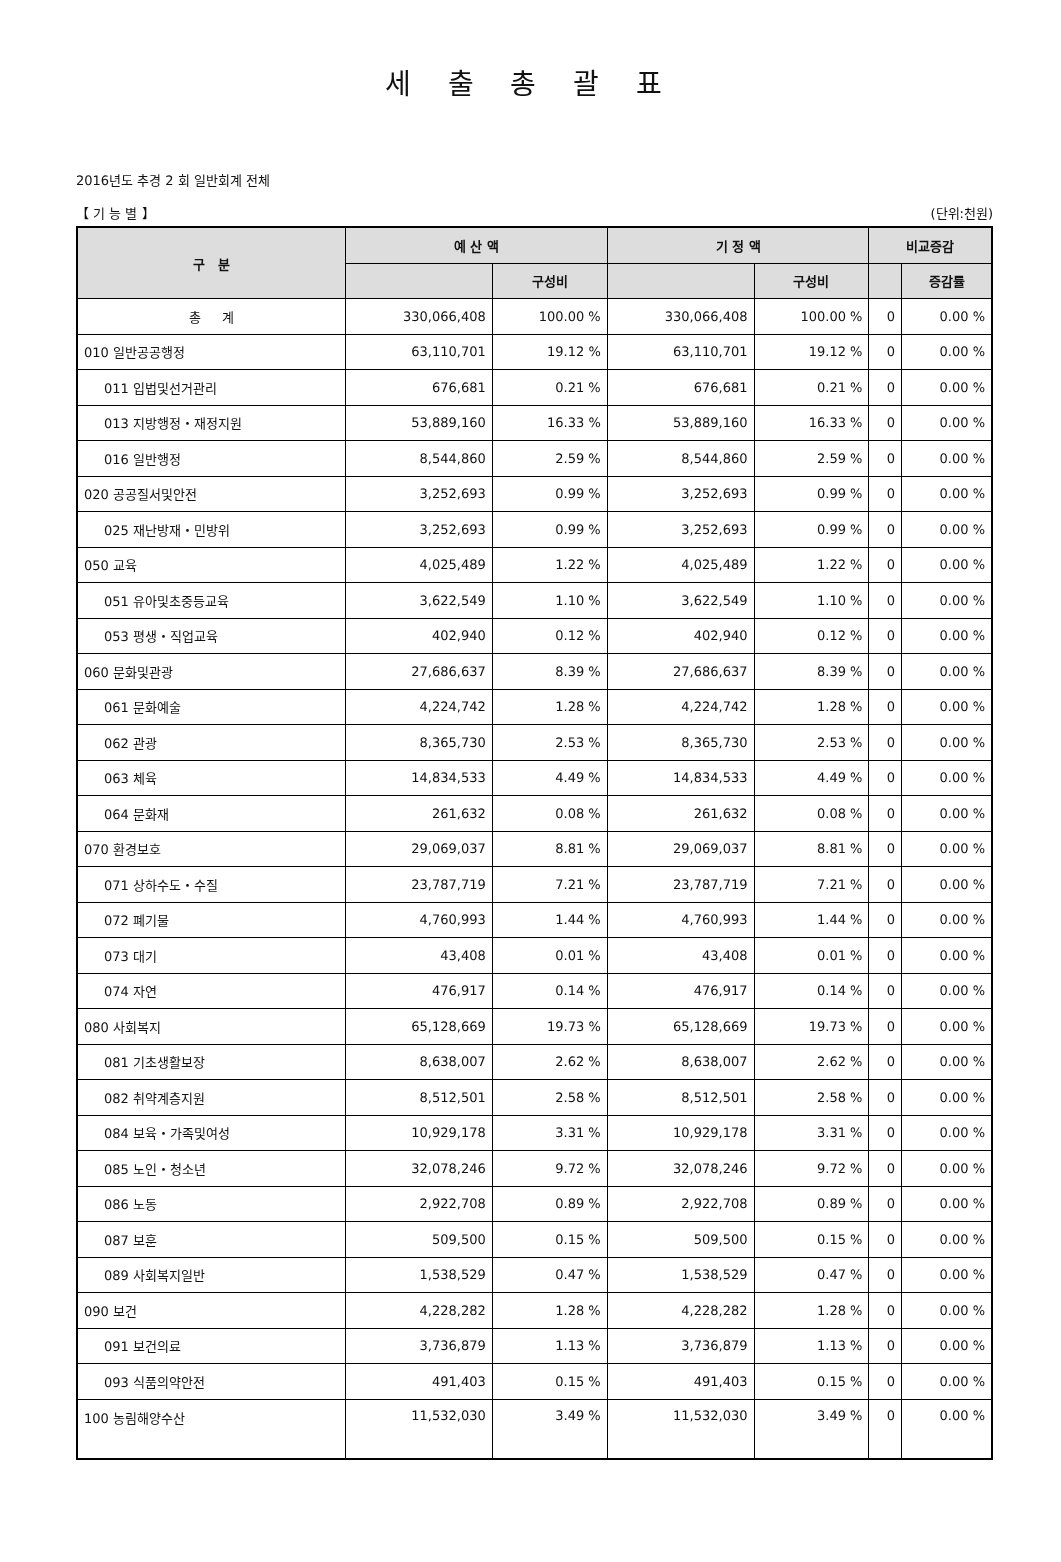세 출 총 괄 표
2016년도 추경 2 회 일반회계 전체
【 기 능 별 】 (단위:천원)
| 구 분 | 예 산 액 | | 기 정 액 | | 비교증감 | |
| --- | --- | --- | --- | --- | --- | --- |
| | | 구성비 | | 구성비 | | 증감률 |
| 총 계 | 330,066,408 | 100.00 % | 330,066,408 | 100.00 % | 0 | 0.00 % |
| 010 일반공공행정 | 63,110,701 | 19.12 % | 63,110,701 | 19.12 % | 0 | 0.00 % |
| 011 입법및선거관리 | 676,681 | 0.21 % | 676,681 | 0.21 % | 0 | 0.00 % |
| 013 지방행정・재정지원 | 53,889,160 | 16.33 % | 53,889,160 | 16.33 % | 0 | 0.00 % |
| 016 일반행정 | 8,544,860 | 2.59 % | 8,544,860 | 2.59 % | 0 | 0.00 % |
| 020 공공질서및안전 | 3,252,693 | 0.99 % | 3,252,693 | 0.99 % | 0 | 0.00 % |
| 025 재난방재・민방위 | 3,252,693 | 0.99 % | 3,252,693 | 0.99 % | 0 | 0.00 % |
| 050 교육 | 4,025,489 | 1.22 % | 4,025,489 | 1.22 % | 0 | 0.00 % |
| 051 유아및초중등교육 | 3,622,549 | 1.10 % | 3,622,549 | 1.10 % | 0 | 0.00 % |
| 053 평생・직업교육 | 402,940 | 0.12 % | 402,940 | 0.12 % | 0 | 0.00 % |
| 060 문화및관광 | 27,686,637 | 8.39 % | 27,686,637 | 8.39 % | 0 | 0.00 % |
| 061 문화예술 | 4,224,742 | 1.28 % | 4,224,742 | 1.28 % | 0 | 0.00 % |
| 062 관광 | 8,365,730 | 2.53 % | 8,365,730 | 2.53 % | 0 | 0.00 % |
| 063 체육 | 14,834,533 | 4.49 % | 14,834,533 | 4.49 % | 0 | 0.00 % |
| 064 문화재 | 261,632 | 0.08 % | 261,632 | 0.08 % | 0 | 0.00 % |
| 070 환경보호 | 29,069,037 | 8.81 % | 29,069,037 | 8.81 % | 0 | 0.00 % |
| 071 상하수도・수질 | 23,787,719 | 7.21 % | 23,787,719 | 7.21 % | 0 | 0.00 % |
| 072 폐기물 | 4,760,993 | 1.44 % | 4,760,993 | 1.44 % | 0 | 0.00 % |
| 073 대기 | 43,408 | 0.01 % | 43,408 | 0.01 % | 0 | 0.00 % |
| 074 자연 | 476,917 | 0.14 % | 476,917 | 0.14 % | 0 | 0.00 % |
| 080 사회복지 | 65,128,669 | 19.73 % | 65,128,669 | 19.73 % | 0 | 0.00 % |
| 081 기초생활보장 | 8,638,007 | 2.62 % | 8,638,007 | 2.62 % | 0 | 0.00 % |
| 082 취약계층지원 | 8,512,501 | 2.58 % | 8,512,501 | 2.58 % | 0 | 0.00 % |
| 084 보육・가족및여성 | 10,929,178 | 3.31 % | 10,929,178 | 3.31 % | 0 | 0.00 % |
| 085 노인・청소년 | 32,078,246 | 9.72 % | 32,078,246 | 9.72 % | 0 | 0.00 % |
| 086 노동 | 2,922,708 | 0.89 % | 2,922,708 | 0.89 % | 0 | 0.00 % |
| 087 보훈 | 509,500 | 0.15 % | 509,500 | 0.15 % | 0 | 0.00 % |
| 089 사회복지일반 | 1,538,529 | 0.47 % | 1,538,529 | 0.47 % | 0 | 0.00 % |
| 090 보건 | 4,228,282 | 1.28 % | 4,228,282 | 1.28 % | 0 | 0.00 % |
| 091 보건의료 | 3,736,879 | 1.13 % | 3,736,879 | 1.13 % | 0 | 0.00 % |
| 093 식품의약안전 | 491,403 | 0.15 % | 491,403 | 0.15 % | 0 | 0.00 % |
| 100 농림해양수산 | 11,532,030 | 3.49 % | 11,532,030 | 3.49 % | 0 | 0.00 % |